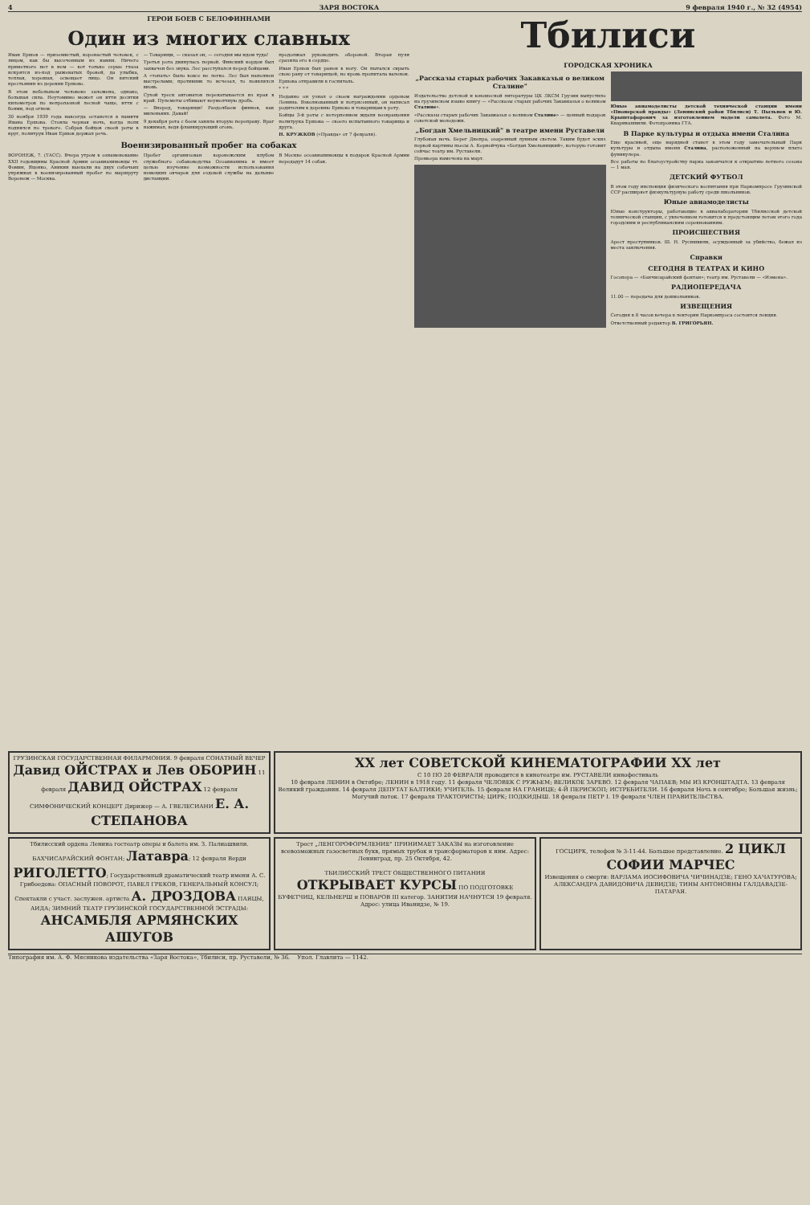4 ЗАРЯ ВОСТОКА 9 февраля 1940 г., № 32 (4954)
ГЕРОИ БОЕВ С БЕЛОФИННАМИ
Один из многих славных
Иван Ершов — приземистый, коренастый человек, с лицом, как бы высеченным из камня. Ничего приметного нет в нем — вот только серые глаза искрятся из-под рыжеватых бровей, да улыбка, теплая, хорошая, освещает лицо. Он вятский крестьянин из деревни Ершово.
В этом небольшом человеке заложена, однако, большая сила. Неутомимо может он итти десятки километров по непролазной лесной чаще, итти с боями, под огнем.
30 ноября 1939 года навсегда останется в памяти Ивана Ершова. Стояла черная ночь, когда полк поднялся по тревоге. Собрав бойцов своей роты в круг, политрук Иван Ершов держал речь.
— Товарищи, — сказал он, — сегодня мы идем туда!
Третья рота двинулась первой. Финский кордон был захвачен без звука. Лес расступался перед бойцами.
А «топать» было вовсе не легко. Лес был наполнен выстрелами; противник то исчезал, то появлялся вновь.
Сухой треск автоматов перекатывается из края в край. Пулеметы отбивают неумолчную дробь.
— Вперед, товарищи! Раздолбаем финнов, как миленьких. Давай!
9 декабря рота с боем заняла вторую переправу. Враг нажимал, ведя фланкирующий огонь.
продолжал руководить обороной. Вторая пуля сразила его в сердце.
Иван Ершов был ранен в ногу. Он пытался скрыть свою рану от товарищей, но кровь пропитала валенок.
Ершова отправили в госпиталь.
* * *
Недавно он узнал о своем награждении орденом Ленина. Взволнованный и потрясенный, он написал родителям в деревню Ершово и товарищам в роту.
Бойцы 3-й роты с нетерпением ждали возвращения политрука Ершова — своего испытанного товарища и друга.
Н. КРУЖКОВ («Правда» от 7 февраля).
Военизированный пробег на собаках
ВОРОНЕЖ, 7. (ТАСС). Вчера утром в ознаменование XXII годовщины Красной Армии осоавиахимовцы тт. Фомин, Яценко, Аникин выехали на двух собачьих упряжках в военизированный пробег по маршруту Воронеж — Москва.
Пробег организован воронежским клубом служебного собаководства Осоавиахима и имеет целью изучение возможности использования немецких овчарок для ездовой службы на дальние дистанции.
В Москве осоавиахимовцы в подарок Красной Армии передадут 14 собак.
Тбилиси
ГОРОДСКАЯ ХРОНИКА
„Рассказы старых рабочих Закавказья о великом Сталине"
Издательство детской и юношеской литературы ЦК ЛКСМ Грузии выпустило на грузинском языке книгу — «Рассказы старых рабочих Закавказья о великом Сталине».
«Рассказы старых рабочих Закавказья о великом Сталине» — ценный подарок советской молодежи.
„Богдан Хмельницкий" в театре имени Руставели
Глубокая ночь. Берег Днепра, озаренный лунным светом. Таким будет эскиз первой картины пьесы А. Корнейчука «Богдан Хмельницкий», которую готовит сейчас театр им. Руставели.
Премьера намечена на март.
Юные авиамоделисты детской технической станции имени «Пионерской правды» (Ленинский район Тбилиси) Т. Пыльнев и Ю. Крыштафорович за изготовлением модели самолета. Фото М. Кварикашвили. Фотохроника ГТА.
В Парке культуры и отдыха имени Сталина
Еще красивей, еще нарядней станет в этом году замечательный Парк культуры и отдыха имени Сталина, расположенный на верхнем плато фуникулера.
Все работы по благоустройству парка закончатся к открытию летнего сезона — 1 мая.
ДЕТСКИЙ ФУТБОЛ
В этом году инспекция физического воспитания при Наркомпросе Грузинской ССР расширяет физкультурную работу среди школьников.
Юные авиамоделисты
Юные конструкторы, работающие в авиалаборатории Тбилисской детской технической станции, с увлечением готовятся к предстоящим летом этого года городским и республиканским соревнованиям.
ПРОИСШЕСТВИЯ
Арест преступников. Ш. Н. Русишвили, осужденный за убийство, бежал из места заключения.
Справки
СЕГОДНЯ В ТЕАТРАХ И КИНО
Госопера — «Бахчисарайский фонтан»; театр им. Руставели — «Измена».
РАДИОПЕРЕДАЧА
11.00 — передача для дошкольников.
ИЗВЕЩЕНИЯ
Сегодня в 8 часов вечера в лектории Наркомпроса состоится лекция.
Ответственный редактор В. ГРИГОРЬЯН.
ГРУЗИНСКАЯ ГОСУДАРСТВЕННАЯ ФИЛАРМОНИЯ. 9 февраля СОНАТНЫЙ ВЕЧЕР Давид ОЙСТРАХ и Лев ОБОРИН 11 февраля ДАВИД ОЙСТРАХ 12 февраля СИМФОНИЧЕСКИЙ КОНЦЕРТ Дирижер — А. ГВЕЛЕСИАНИ Е. А. СТЕПАНОВА
XX лет СОВЕТСКОЙ КИНЕМАТОГРАФИИ XX лет
С 10 ПО 20 ФЕВРАЛЯ проводится в кинотеатре им. РУСТАВЕЛИ кинофестиваль
10 февраля ЛЕНИН в Октябре; ЛЕНИН в 1918 году. 11 февраля ЧЕЛОВЕК С РУЖЬЕМ; ВЕЛИКОЕ ЗАРЕВО. 12 февраля ЧАПАЕВ; МЫ ИЗ КРОНШТАДТА. 13 февраля Великий гражданин. 14 февраля ДЕПУТАТ БАЛТИКИ; УЧИТЕЛЬ. 15 февраля НА ГРАНИЦЕ; 4-Й ПЕРИСКОП; ИСТРЕБИТЕЛИ. 16 февраля Ночь в сентябре; Большая жизнь; Могучий поток. 17 февраля ТРАКТОРИСТЫ; ЦИРК; ПОДКИДЫШ. 18 февраля ПЕТР I. 19 февраля ЧЛЕН ПРАВИТЕЛЬСТВА.
Тбилисский ордена Ленина гостеатр оперы и балета им. З. Палиашвили. БАХЧИСАРАЙСКИЙ ФОНТАН; Латавра; 12 февраля Верди РИГОЛЕТТО; Государственный драматический театр имени А. С. Грибоедова: ОПАСНЫЙ ПОВОРОТ, ПАВЕЛ ГРЕКОВ, ГЕНЕРАЛЬНЫЙ КОНСУЛ; Спектакли с участ. заслужен. артиста А. ДРОЗДОВА ПАЯЦЫ, АИДА; ЗИМНИЙ ТЕАТР ГРУЗИНСКОЙ ГОСУДАРСТВЕННОЙ ЭСТРАДЫ: АНСАМБЛЯ АРМЯНСКИХ АШУГОВ
Трест „ЛЕНГОРОФОРМЛЕНИЕ" ПРИНИМАЕТ ЗАКАЗЫ на изготовление всевозможных газосветных букв, прямых трубок и трансформаторов к ним. Адрес: Ленинград, пр. 25 Октября, 42.
ТБИЛИССКИЙ ТРЕСТ ОБЩЕСТВЕННОГО ПИТАНИЯ ОТКРЫВАЕТ КУРСЫ ПО ПОДГОТОВКЕ БУФЕТЧИЦ, КЕЛЬНЕРШ и ПОВАРОВ III категор. ЗАНЯТИЯ НАЧНУТСЯ 19 февраля. Адрес: улица Иванидзе, № 19.
ГОСЦИРК, телефон № 3-11-44. Большое представление. 2 ЦИКЛ СОФИИ МАРЧЕС
Извещения о смерти: ВАРЛАМА ИОСИФОВИЧА ЧИЧИНАДЗЕ; ГЕНО ХАЧАТУРОВА; АЛЕКСАНДРА ДАВИДОВИЧА ДЕВИДЗЕ; ТИНЫ АНТОНОВНЫ ГАЛДАВАДЗЕ-ПАТАРАЯ.
Типография им. А. Ф. Мясникова издательства «Заря Востока», Тбилиси, пр. Руставели, № 36. Упол. Главлита — 1142.